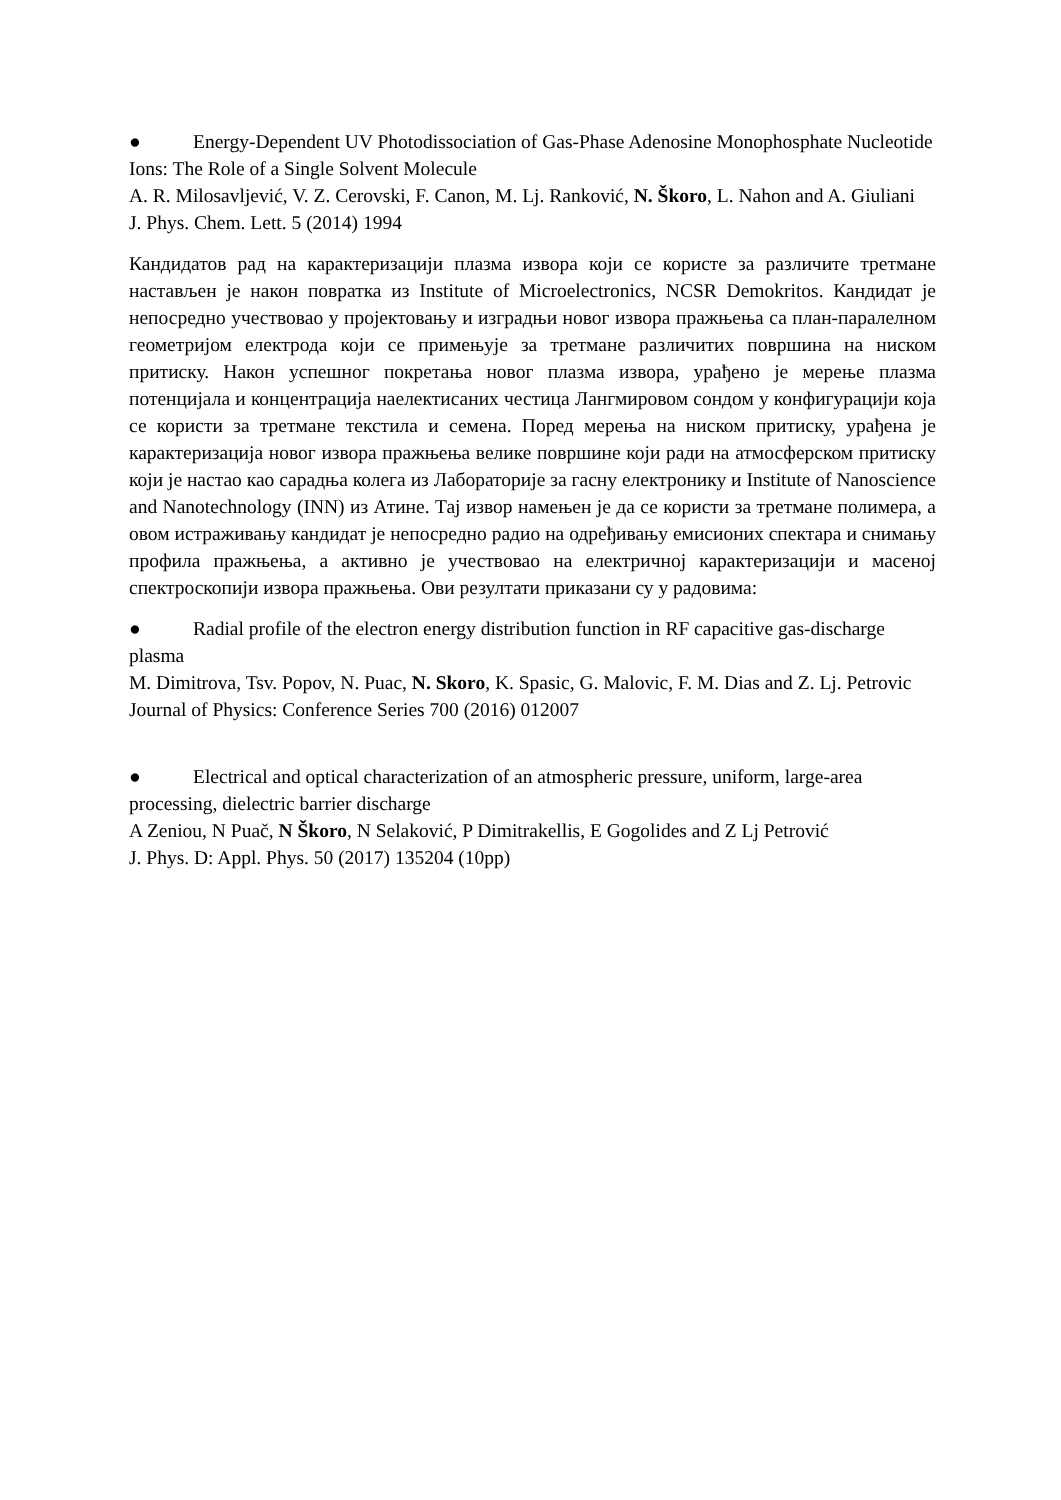● Energy-Dependent UV Photodissociation of Gas-Phase Adenosine Monophosphate Nucleotide Ions: The Role of a Single Solvent Molecule
A. R. Milosavljević, V. Z. Cerovski, F. Canon, M. Lj. Ranković, N. Škoro, L. Nahon and A. Giuliani
J. Phys. Chem. Lett. 5 (2014) 1994
Кандидатов рад на карактеризацији плазма извора који се користе за различите третмане настављен је након повратка из Institute of Microelectronics, NCSR Demokritos. Кандидат је непосредно учествовао у пројектовању и изградњи новог извора пражњења са план-паралелном геометријом електрода који се примењује за третмане различитих површина на ниском притиску. Након успешног покретања новог плазма извора, урађено је мерење плазма потенцијала и концентрација наелектисаних честица Лангмировом сондом у конфигурацији која се користи за третмане текстила и семена. Поред мерења на ниском притиску, урађена је карактеризација новог извора пражњења велике површине који ради на атмосферском притиску који је настао као сарадња колега из Лабораторије за гасну електронику и Institute of Nanoscience and Nanotechnology (INN) из Атине. Тај извор намењен је да се користи за третмане полимера, а овом истраживању кандидат је непосредно радио на одређивању емисионих спектара и снимању профила пражњења, а активно је учествовао на електричној карактеризацији и масеној спектроскопији извора пражњења. Ови резултати приказани су у радовима:
● Radial profile of the electron energy distribution function in RF capacitive gas-discharge plasma
M. Dimitrova, Tsv. Popov, N. Puac, N. Skoro, K. Spasic, G. Malovic, F. M. Dias and Z. Lj. Petrovic
Journal of Physics: Conference Series 700 (2016) 012007
● Electrical and optical characterization of an atmospheric pressure, uniform, large-area processing, dielectric barrier discharge
A Zeniou, N Puač, N Škoro, N Selaković, P Dimitrakellis, E Gogolides and Z Lj Petrović
J. Phys. D: Appl. Phys. 50 (2017) 135204 (10pp)